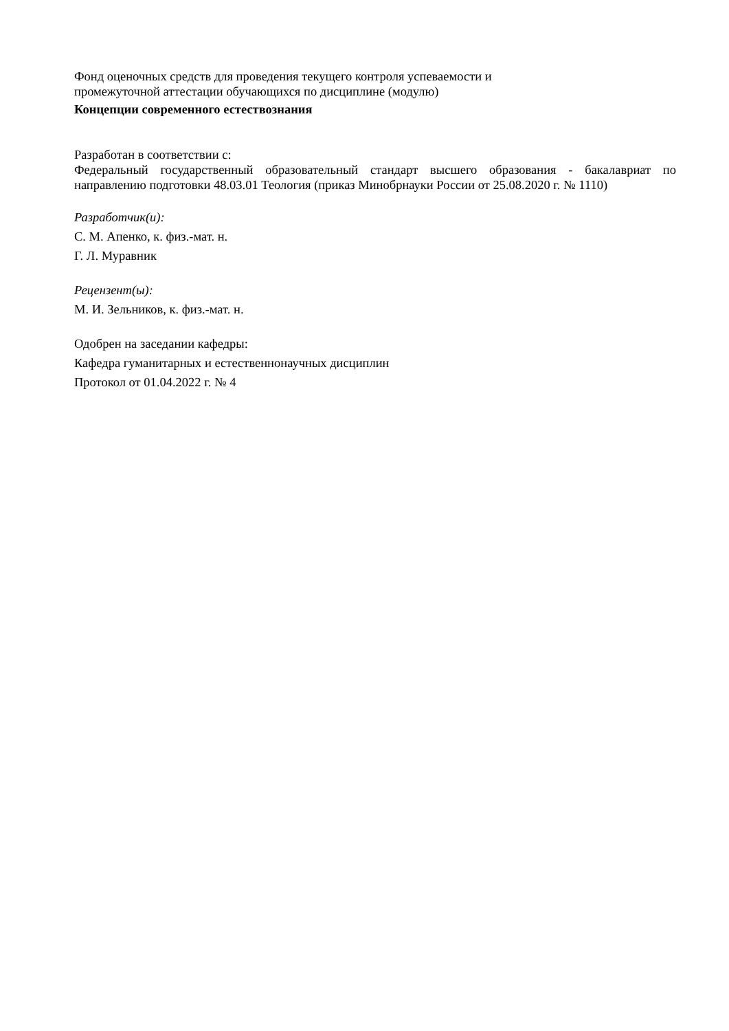Фонд оценочных средств для проведения текущего контроля успеваемости и
промежуточной аттестации обучающихся по дисциплине (модулю)
Концепции современного естествознания
Разработан в соответствии с:
Федеральный государственный образовательный стандарт высшего образования - бакалавриат по направлению подготовки 48.03.01 Теология (приказ Минобрнауки России от 25.08.2020 г. № 1110)
Разработчик(и):
С. М. Апенко, к. физ.-мат. н.
Г. Л. Муравник
Рецензент(ы):
М. И. Зельников, к. физ.-мат. н.
Одобрен на заседании кафедры:
Кафедра гуманитарных и естественнонаучных дисциплин
Протокол от 01.04.2022 г. № 4